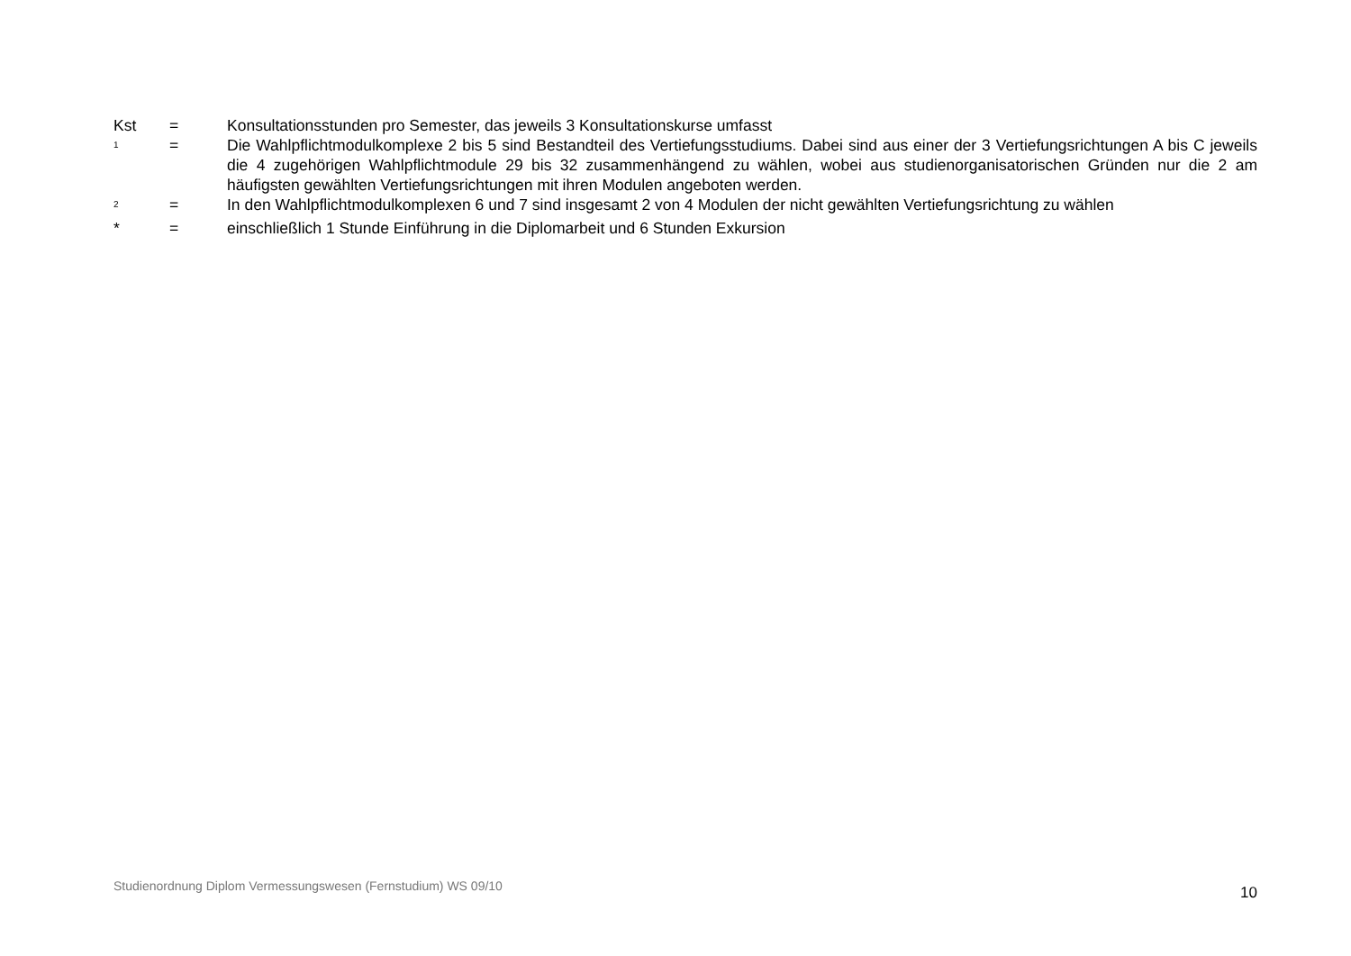Kst = Konsultationsstunden pro Semester, das jeweils 3 Konsultationskurse umfasst
<sup>1</sup>
= Die Wahlpflichtmodulkomplexe 2 bis 5 sind Bestandteil des Vertiefungsstudiums. Dabei sind aus einer der 3 Vertiefungsrichtungen A bis C jeweils die 4 zugehörigen Wahlpflichtmodule 29 bis 32 zusammenhängend zu wählen, wobei aus studienorganisatorischen Gründen nur die 2 am häufigsten gewählten Vertiefungsrichtungen mit ihren Modulen angeboten werden.
<sup>2</sup>
= In den Wahlpflichtmodulkomplexen 6 und 7 sind insgesamt 2 von 4 Modulen der nicht gewählten Vertiefungsrichtung zu wählen
* = einschließlich 1 Stunde Einführung in die Diplomarbeit und 6 Stunden Exkursion
Studienordnung Diplom Vermessungswesen (Fernstudium) WS 09/10
10